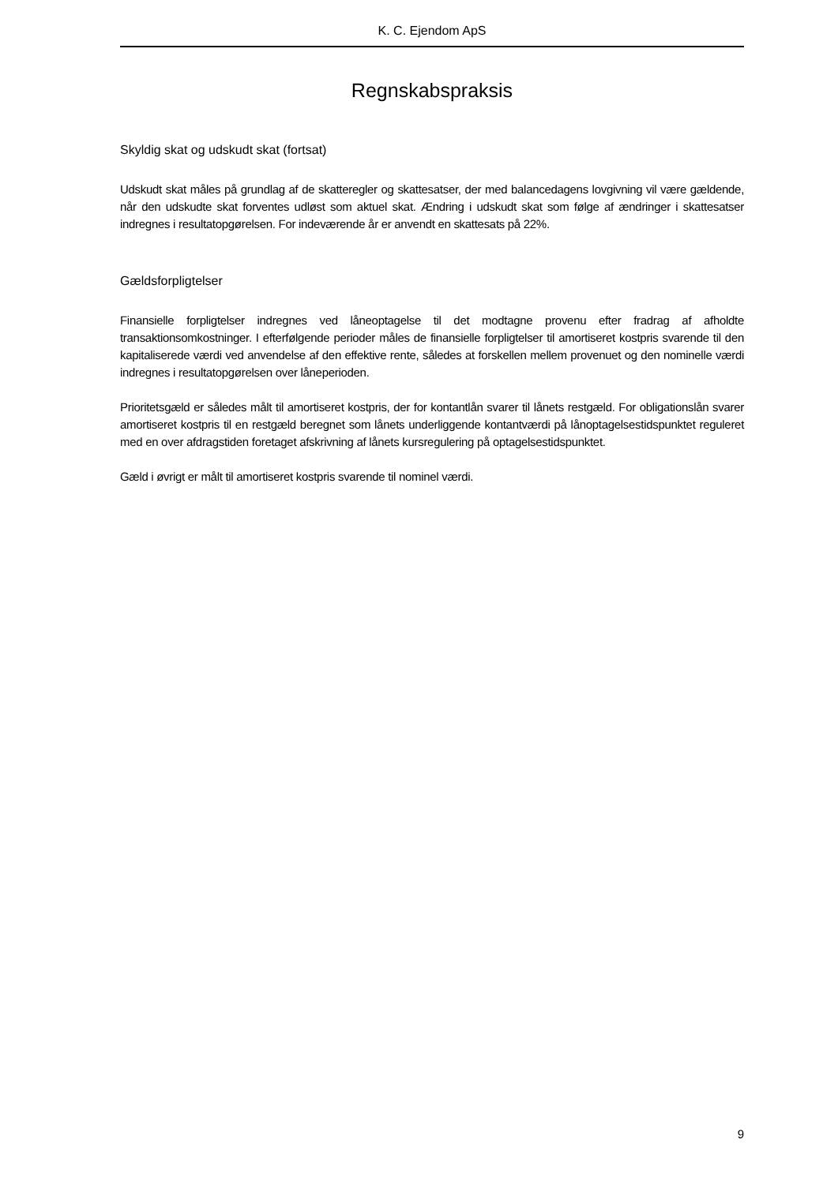K. C. Ejendom ApS
Regnskabspraksis
Skyldig skat og udskudt skat (fortsat)
Udskudt skat måles på grundlag af de skatteregler og skattesatser, der med balancedagens lovgivning vil være gældende, når den udskudte skat forventes udløst som aktuel skat. Ændring i udskudt skat som følge af ændringer i skattesatser indregnes i resultatopgørelsen. For indeværende år er anvendt en skattesats på 22%.
Gældsforpligtelser
Finansielle forpligtelser indregnes ved låneoptagelse til det modtagne provenu efter fradrag af afholdte transaktionsomkostninger. I efterfølgende perioder måles de finansielle forpligtelser til amortiseret kostpris svarende til den kapitaliserede værdi ved anvendelse af den effektive rente, således at forskellen mellem provenuet og den nominelle værdi indregnes i resultatopgørelsen over låneperioden.
Prioritetsgæld er således målt til amortiseret kostpris, der for kontantlån svarer til lånets restgæld. For obligationslån svarer amortiseret kostpris til en restgæld beregnet som lånets underliggende kontantværdi på lånoptagelsestidspunktet reguleret med en over afdragstiden foretaget afskrivning af lånets kursregulering på optagelsestidspunktet.
Gæld i øvrigt er målt til amortiseret kostpris svarende til nominel værdi.
9